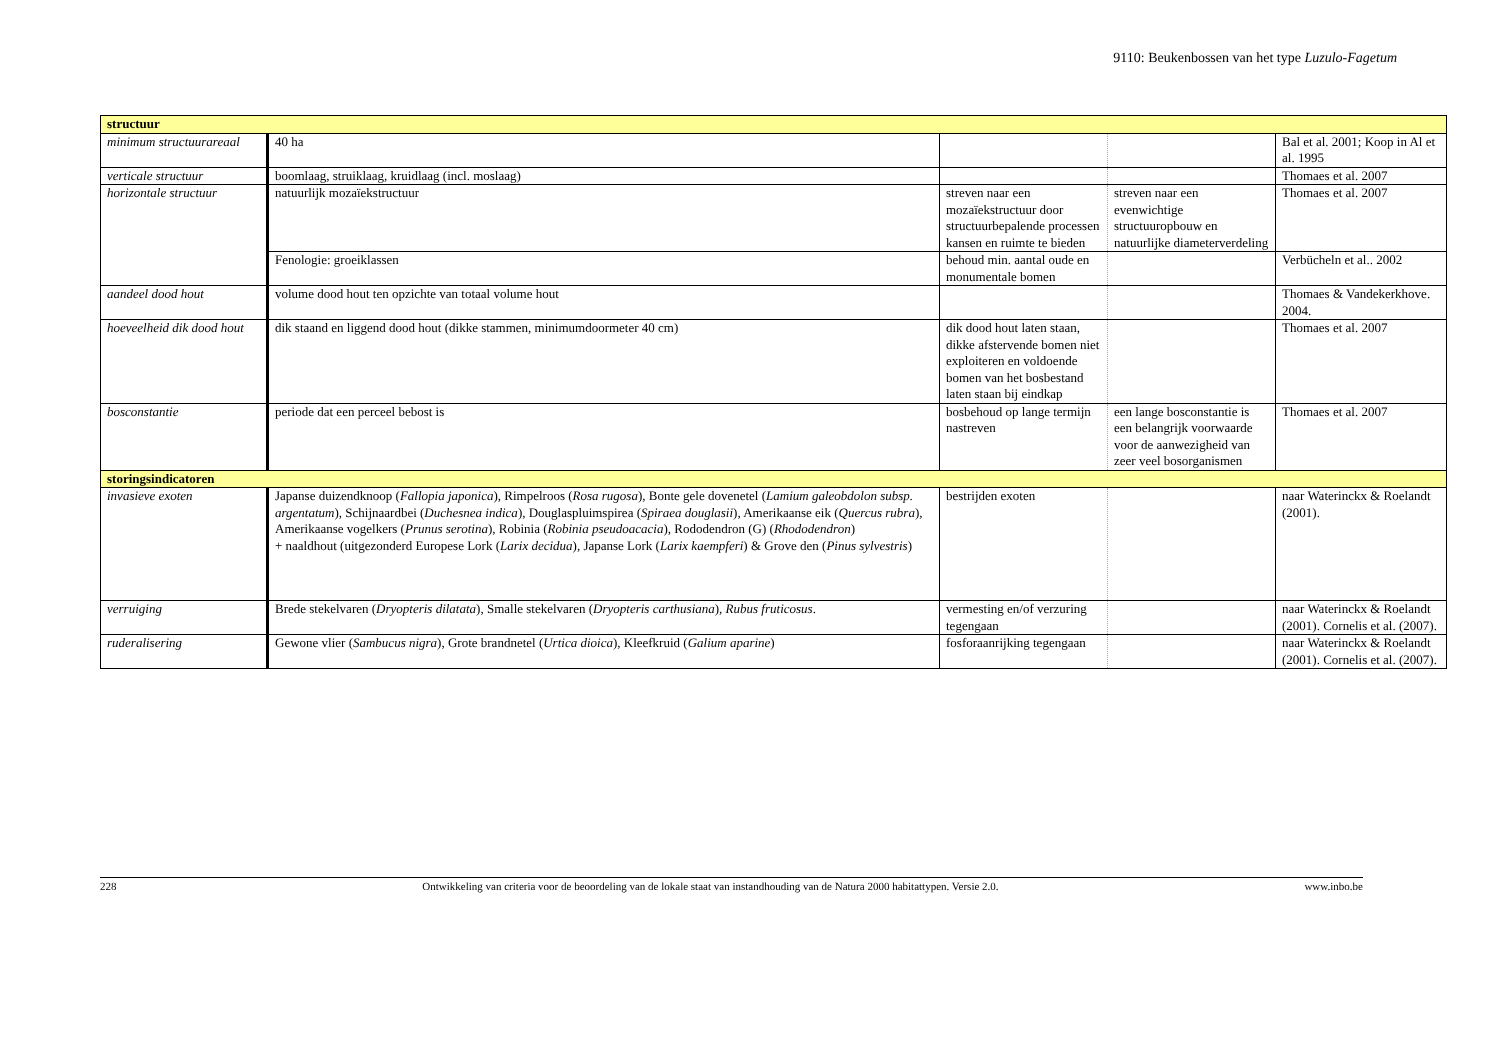9110: Beukenbossen van het type Luzulo-Fagetum
| structuur | | | | |
| minimum structuurareaal | 40 ha | | | Bal et al. 2001; Koop in Al et al. 1995 |
| verticale structuur | boomlaag, struiklaag, kruidlaag (incl. moslaag) | | | Thomaes et al. 2007 |
| horizontale structuur | natuurlijk mozaïekstructuur | streven naar een mozaïekstructuur door structuurbepalende processen kansen en ruimte te bieden | streven naar een evenwichtige structuuropbouw en natuurlijke diameterverdeling | Thomaes et al. 2007 |
| | Fenologie: groeiklassen | behoud min. aantal oude en monumentale bomen | | Verbücheln et al.. 2002 |
| aandeel dood hout | volume dood hout ten opzichte van totaal volume hout | | | Thomaes & Vandekerkhove. 2004. |
| hoeveelheid dik dood hout | dik staand en liggend dood hout (dikke stammen, minimumdoormeter 40 cm) | dik dood hout laten staan, dikke afstervende bomen niet exploiteren en voldoende bomen van het bosbestand laten staan bij eindkap | | Thomaes et al. 2007 |
| bosconstantie | periode dat een perceel bebost is | bosbehoud op lange termijn nastreven | een lange bosconstantie is een belangrijk voorwaarde voor de aanwezigheid van zeer veel bosorganismen | Thomaes et al. 2007 |
| storingsindicatoren | | | | |
| invasieve exoten | Japanse duizendknoop ( Fallopia japonica ), Rimpelroos ( Rosa rugosa ), Bonte gele dovenetel ( Lamium galeobdolon subsp. argentatum ), Schijnaardbei ( Duchesnea indica ), Douglaspluimspirea ( Spiraea douglasii ), Amerikaanse eik ( Quercus rubra ), Amerikaanse vogelkers ( Prunus serotina ), Robinia ( Robinia pseudoacacia ), Rododendron (G) ( Rhododendron ) + naaldhout (uitgezonderd Europese Lork ( Larix decidua ), Japanse Lork ( Larix kaempferi ) & Grove den ( Pinus sylvestris ) | bestrijden exoten | | naar Waterinckx & Roelandt (2001). |
| verruiging | Brede stekelvaren ( Dryopteris dilatata ), Smalle stekelvaren ( Dryopteris carthusiana ), Rubus fruticosus . | vermesting en/of verzuring tegengaan | | naar Waterinckx & Roelandt (2001). Cornelis et al. (2007). |
| ruderalisering | Gewone vlier ( Sambucus nigra ), Grote brandnetel ( Urtica dioica ), Kleefkruid ( Galium aparine ) | fosforaanrijking tegengaan | | naar Waterinckx & Roelandt (2001). Cornelis et al. (2007). |
228 Ontwikkeling van criteria voor de beoordeling van de lokale staat van instandhouding van de Natura 2000 habitattypen. Versie 2.0. www.inbo.be